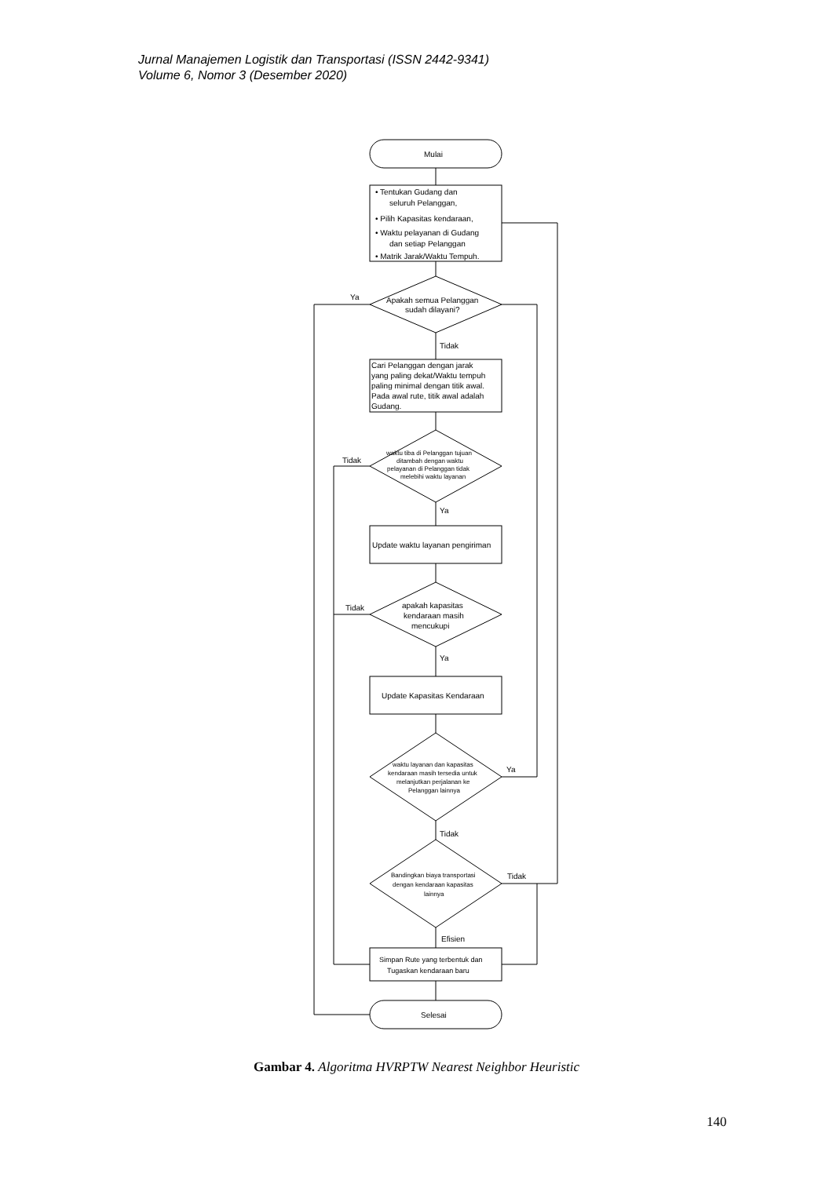Jurnal Manajemen Logistik dan Transportasi (ISSN 2442-9341)
Volume 6, Nomor 3 (Desember 2020)
Mulai
• Tentukan Gudang dan
seluruh Pelanggan,
• Pilih Kapasitas kendaraan,
• Waktu pelayanan di Gudang
dan setiap Pelanggan
• Matrik Jarak/Waktu Tempuh.
Apakah semua Pelanggan
sudah dilayani?
Ya
Tidak
Cari Pelanggan dengan jarak
yang paling dekat/Waktu tempuh
paling minimal dengan titik awal.
Pada awal rute, titik awal adalah
Gudang.
waktu tiba di Pelanggan tujuan
ditambah dengan waktu
pelayanan di Pelanggan tidak
melebihi waktu layanan
Tidak
Ya
Update waktu layanan pengiriman
apakah kapasitas
kendaraan masih
mencukupi
Tidak
Ya
Update Kapasitas Kendaraan
waktu layanan dan kapasitas
kendaraan masih tersedia untuk
melanjutkan perjalanan ke
Pelanggan lainnya
Ya
Tidak
Bandingkan biaya transportasi
dengan kendaraan kapasitas
lainnya
Tidak
Efisien
Simpan Rute yang terbentuk dan
Tugaskan kendaraan baru
Selesai
Gambar 4. Algoritma HVRPTW Nearest Neighbor Heuristic
140